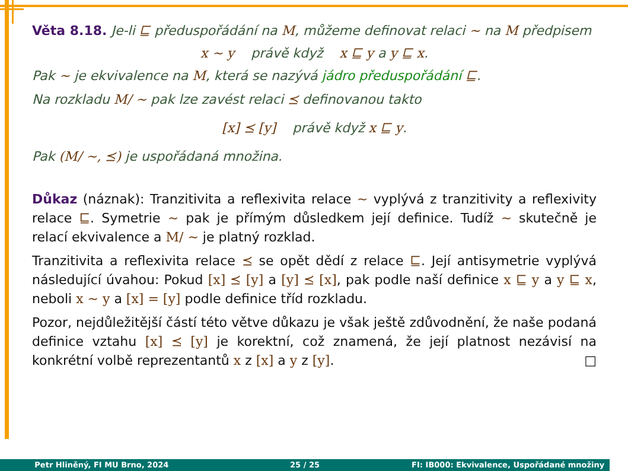Věta 8.18. Je-li ⊑ předuspořádání na M, můžeme definovat relaci ∼ na M předpisem
x ∼ y právě když x ⊑ y a y ⊑ x.
Pak ∼ je ekvivalence na M, která se nazývá jádro předuspořádání ⊑.
Na rozkladu M/ ∼ pak lze zavést relaci ⪯ definovanou takto
[x] ⪯ [y] právě když x ⊑ y.
Pak (M/ ∼, ⪯) je uspořádaná množina.
Důkaz (náznak): Tranzitivita a reflexivita relace ∼ vyplývá z tranzitivity a reflexivity relace ⊑. Symetrie ∼ pak je přímým důsledkem její definice. Tudíž ∼ skutečně je relací ekvivalence a M/ ∼ je platný rozklad.
Tranzitivita a reflexivita relace ⪯ se opět dědí z relace ⊑. Její antisymetrie vyplývá následující úvahou: Pokud [x] ⪯ [y] a [y] ⪯ [x], pak podle naší definice x ⊑ y a y ⊑ x, neboli x ∼ y a [x] = [y] podle definice tříd rozkladu.
Pozor, nejdůležitější částí této větve důkazu je však ještě zdůvodnění, že naše podaná definice vztahu [x] ⪯ [y] je korektní, což znamená, že její platnost nezávisí na konkrétní volbě reprezentantů x z [x] a y z [y]. □
Petr Hliněný, FI MU Brno, 2024 25 / 25 FI: IB000: Ekvivalence, Uspořádané množiny